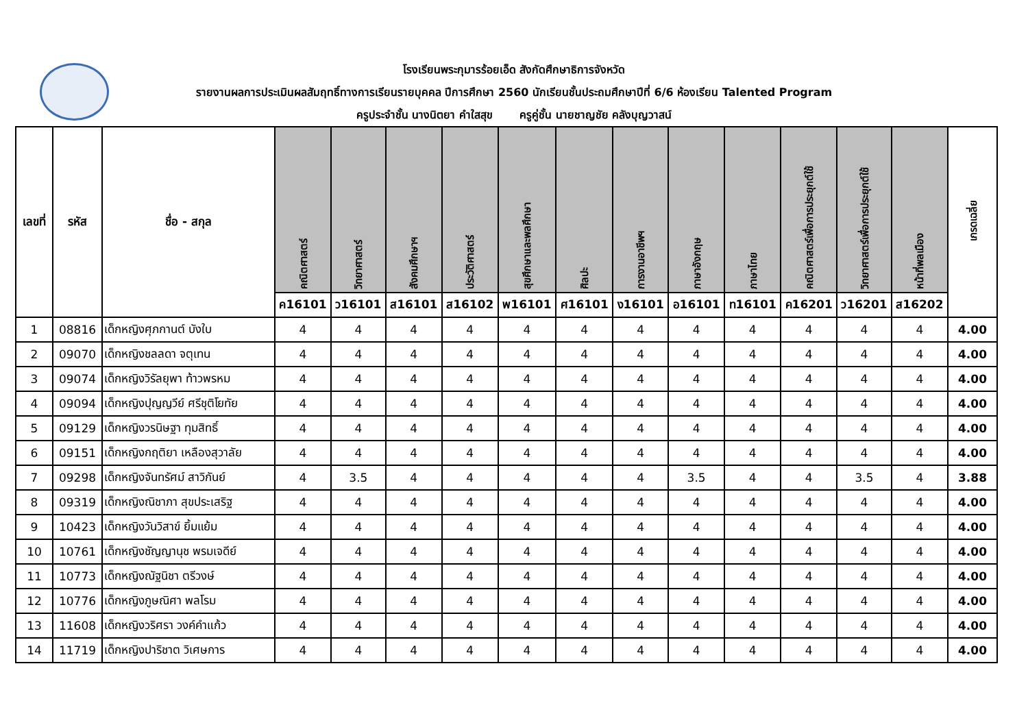โรงเรียนพระกุมารร้อยเอ็ด สังกัดศึกษาธิการจังหวัด
รายงานผลการประเมินผลสัมฤทธิ์ทางการเรียนรายบุคคล ปีการศึกษา 2560 นักเรียนชั้นประถมศึกษาปีที่ 6/6 ห้องเรียน Talented Program
ครูประจำชั้น นางนิตยา คำใสสุข ครูคู่ชั้น นายชาญชัย คลังบุญวาสน์
| เลขที่ | รหัส | ชื่อ - สกุล | คณิตศาสตร์ | วิทยาศาสตร์ | สังคมศึกษาฯ | ประวัติศาสตร์ | สุขศึกษาและพลศึกษา | ศิลปะ | การงานอาชีพฯ | ภาษาอังกฤษ | ภาษาไทย | คณิตศาสตร์เพื่อการประยุกต์ใช้ | วิทยาศาสตร์เพื่อการประยุกต์ใช้ | หน้าที่พลเมือง | เกรดเฉลี่ย |
| --- | --- | --- | --- | --- | --- | --- | --- | --- | --- | --- | --- | --- | --- | --- | --- |
| | | | ค16101 | ว16101 | ส16101 | ส16102 | พ16101 | ศ16101 | ง16101 | อ16101 | ท16101 | ค16201 | ว16201 | ส16202 | |
| 1 | 08816 | เด็กหญิงศุภกานต์ บังใบ | 4 | 4 | 4 | 4 | 4 | 4 | 4 | 4 | 4 | 4 | 4 | 4 | 4.00 |
| 2 | 09070 | เด็กหญิงชลลดา จตุเทน | 4 | 4 | 4 | 4 | 4 | 4 | 4 | 4 | 4 | 4 | 4 | 4 | 4.00 |
| 3 | 09074 | เด็กหญิงวิรัลยุพา ท้าวพรหม | 4 | 4 | 4 | 4 | 4 | 4 | 4 | 4 | 4 | 4 | 4 | 4 | 4.00 |
| 4 | 09094 | เด็กหญิงปุญญวีย์ ศรีชุติโยทัย | 4 | 4 | 4 | 4 | 4 | 4 | 4 | 4 | 4 | 4 | 4 | 4 | 4.00 |
| 5 | 09129 | เด็กหญิงวรนิษฐา ทุมสิทธิ์ | 4 | 4 | 4 | 4 | 4 | 4 | 4 | 4 | 4 | 4 | 4 | 4 | 4.00 |
| 6 | 09151 | เด็กหญิงกฤติยา เหลืองสุวาลัย | 4 | 4 | 4 | 4 | 4 | 4 | 4 | 4 | 4 | 4 | 4 | 4 | 4.00 |
| 7 | 09298 | เด็กหญิงจันทรัศม์ สาวิกันย์ | 4 | 3.5 | 4 | 4 | 4 | 4 | 4 | 3.5 | 4 | 4 | 3.5 | 4 | 3.88 |
| 8 | 09319 | เด็กหญิงณิชาภา สุขประเสริฐ | 4 | 4 | 4 | 4 | 4 | 4 | 4 | 4 | 4 | 4 | 4 | 4 | 4.00 |
| 9 | 10423 | เด็กหญิงวันวิสาข์ ยิ้มแย้ม | 4 | 4 | 4 | 4 | 4 | 4 | 4 | 4 | 4 | 4 | 4 | 4 | 4.00 |
| 10 | 10761 | เด็กหญิงชัญญานุช พรมเจดีย์ | 4 | 4 | 4 | 4 | 4 | 4 | 4 | 4 | 4 | 4 | 4 | 4 | 4.00 |
| 11 | 10773 | เด็กหญิงณัฐนิชา ตรีวงษ์ | 4 | 4 | 4 | 4 | 4 | 4 | 4 | 4 | 4 | 4 | 4 | 4 | 4.00 |
| 12 | 10776 | เด็กหญิงภูษณิศา พลโรม | 4 | 4 | 4 | 4 | 4 | 4 | 4 | 4 | 4 | 4 | 4 | 4 | 4.00 |
| 13 | 11608 | เด็กหญิงวริศรา วงค์คำแก้ว | 4 | 4 | 4 | 4 | 4 | 4 | 4 | 4 | 4 | 4 | 4 | 4 | 4.00 |
| 14 | 11719 | เด็กหญิงปาริชาต วิเศษการ | 4 | 4 | 4 | 4 | 4 | 4 | 4 | 4 | 4 | 4 | 4 | 4 | 4.00 |